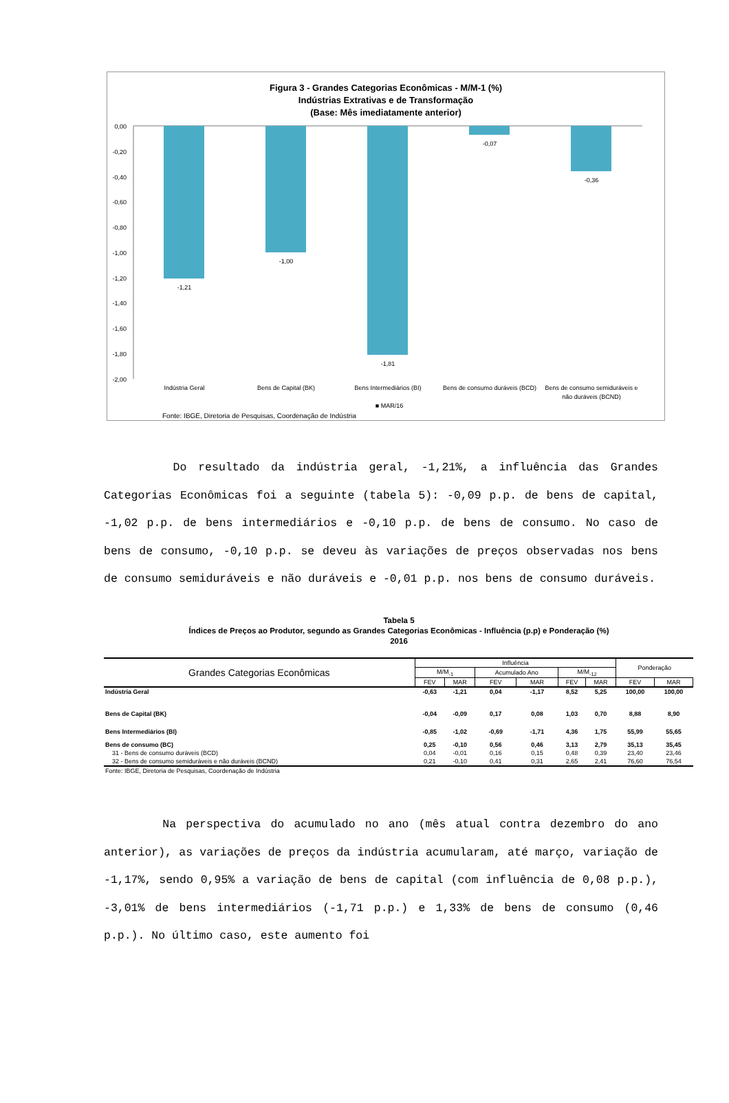Figura 3 - Grandes Categorias Econômicas - M/M-1 (%)
Indústrias Extrativas e de Transformação
(Base: Mês imediatamente anterior)
0,00
-0,20
-0,40
-0,60
-0,80
-1,00
-1,20
-1,40
-1,60
-1,80
-2,00
-1,21
-1,00
-1,81
-0,07
-0,36
Indústria Geral
Bens de Capital (BK)
Bens Intermediários (BI)
Bens de consumo duráveis (BCD)
Bens de consumo semiduráveis e
não duráveis (BCND)
■ MAR/16
Fonte: IBGE, Diretoria de Pesquisas, Coordenação de Indústria
Do resultado da indústria geral, -1,21%, a influência das Grandes Categorias Econômicas foi a seguinte (tabela 5): -0,09 p.p. de bens de capital, -1,02 p.p. de bens intermediários e -0,10 p.p. de bens de consumo. No caso de bens de consumo, -0,10 p.p. se deveu às variações de preços observadas nos bens de consumo semiduráveis e não duráveis e -0,01 p.p. nos bens de consumo duráveis.
Tabela 5
Índices de Preços ao Produtor, segundo as Grandes Categorias Econômicas - Influência (p.p) e Ponderação (%)
2016
| Grandes Categorias Econômicas | Influência | | | | | | Ponderação | |
| --- | --- | --- | --- | --- | --- | --- | --- | --- |
| | M/M<sub>-1</sub> | | Acumulado Ano | | M/M<sub>-12</sub> | | | |
| | FEV | MAR | FEV | MAR | FEV | MAR | FEV | MAR |
| Indústria Geral | -0,63 | -1,21 | 0,04 | -1,17 | 8,52 | 5,25 | 100,00 | 100,00 |
| Bens de Capital (BK) | -0,04 | -0,09 | 0,17 | 0,08 | 1,03 | 0,70 | 8,88 | 8,90 |
| Bens Intermediários (BI) | -0,85 | -1,02 | -0,69 | -1,71 | 4,36 | 1,75 | 55,99 | 55,65 |
| Bens de consumo (BC) | 0,25 | -0,10 | 0,56 | 0,46 | 3,13 | 2,79 | 35,13 | 35,45 |
| 31 - Bens de consumo duráveis (BCD) | 0,04 | -0,01 | 0,16 | 0,15 | 0,48 | 0,39 | 23,40 | 23,46 |
| 32 - Bens de consumo semiduráveis e não duráveis (BCND) | 0,21 | -0,10 | 0,41 | 0,31 | 2,65 | 2,41 | 76,60 | 76,54 |
| Fonte: IBGE, Diretoria de Pesquisas, Coordenação de Indústria | | | | | | | | |
Na perspectiva do acumulado no ano (mês atual contra dezembro do ano anterior), as variações de preços da indústria acumularam, até março, variação de -1,17%, sendo 0,95% a variação de bens de capital (com influência de 0,08 p.p.), -3,01% de bens intermediários (-1,71 p.p.) e 1,33% de bens de consumo (0,46 p.p.). No último caso, este aumento foi